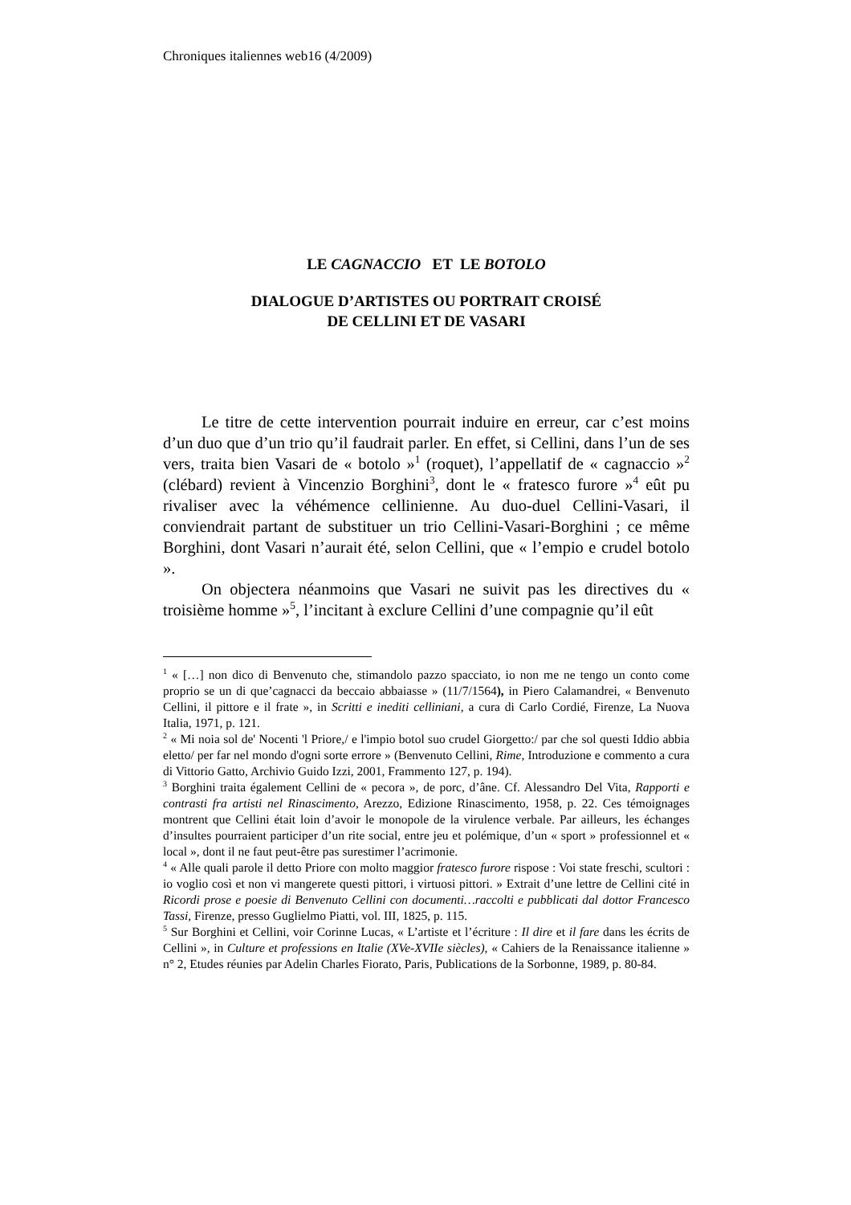Chroniques italiennes web16 (4/2009)
LE CAGNACCIO ET LE BOTOLO
DIALOGUE D’ARTISTES OU PORTRAIT CROISÉ
DE CELLINI ET DE VASARI
Le titre de cette intervention pourrait induire en erreur, car c’est moins d’un duo que d’un trio qu’il faudrait parler. En effet, si Cellini, dans l’un de ses vers, traita bien Vasari de « botolo »<sup>1</sup> (roquet), l’appellatif de « cagnaccio »<sup>2</sup> (clébard) revient à Vincenzio Borghini<sup>3</sup>, dont le « fratesco furore »<sup>4</sup> eût pu rivaliser avec la véhémence cellinienne. Au duo-duel Cellini-Vasari, il conviendrait partant de substituer un trio Cellini-Vasari-Borghini ; ce même Borghini, dont Vasari n’aurait été, selon Cellini, que « l’empio e crudel botolo ».
On objectera néanmoins que Vasari ne suivit pas les directives du « troisième homme »<sup>5</sup>, l’incitant à exclure Cellini d’une compagnie qu’il eût
<sup>1</sup> « […] non dico di Benvenuto che, stimandolo pazzo spacciato, io non me ne tengo un conto come proprio se un di que’cagnacci da beccaio abbaiasse » (11/7/1564), in Piero Calamandrei, « Benvenuto Cellini, il pittore e il frate », in Scritti e inediti celliniani, a cura di Carlo Cordié, Firenze, La Nuova Italia, 1971, p. 121.
<sup>2</sup> « Mi noia sol de' Nocenti 'l Priore,/ e l'impio botol suo crudel Giorgetto:/ par che sol questi Iddio abbia eletto/ per far nel mondo d'ogni sorte errore » (Benvenuto Cellini, Rime, Introduzione e commento a cura di Vittorio Gatto, Archivio Guido Izzi, 2001, Frammento 127, p. 194).
<sup>3</sup> Borghini traita également Cellini de « pecora », de porc, d’âne. Cf. Alessandro Del Vita, Rapporti e contrasti fra artisti nel Rinascimento, Arezzo, Edizione Rinascimento, 1958, p. 22. Ces témoignages montrent que Cellini était loin d’avoir le monopole de la virulence verbale. Par ailleurs, les échanges d’insultes pourraient participer d’un rite social, entre jeu et polémique, d’un « sport » professionnel et « local », dont il ne faut peut-être pas surestimer l’acrimonie.
<sup>4</sup> « Alle quali parole il detto Priore con molto maggior fratesco furore rispose : Voi state freschi, scultori : io voglio così et non vi mangerete questi pittori, i virtuosi pittori. » Extrait d’une lettre de Cellini cité in Ricordi prose e poesie di Benvenuto Cellini con documenti…raccolti e pubblicati dal dottor Francesco Tassi, Firenze, presso Guglielmo Piatti, vol. III, 1825, p. 115.
<sup>5</sup> Sur Borghini et Cellini, voir Corinne Lucas, « L’artiste et l’écriture : Il dire et il fare dans les écrits de Cellini », in Culture et professions en Italie (XVe-XVIIe siècles), « Cahiers de la Renaissance italienne » n° 2, Etudes réunies par Adelin Charles Fiorato, Paris, Publications de la Sorbonne, 1989, p. 80-84.